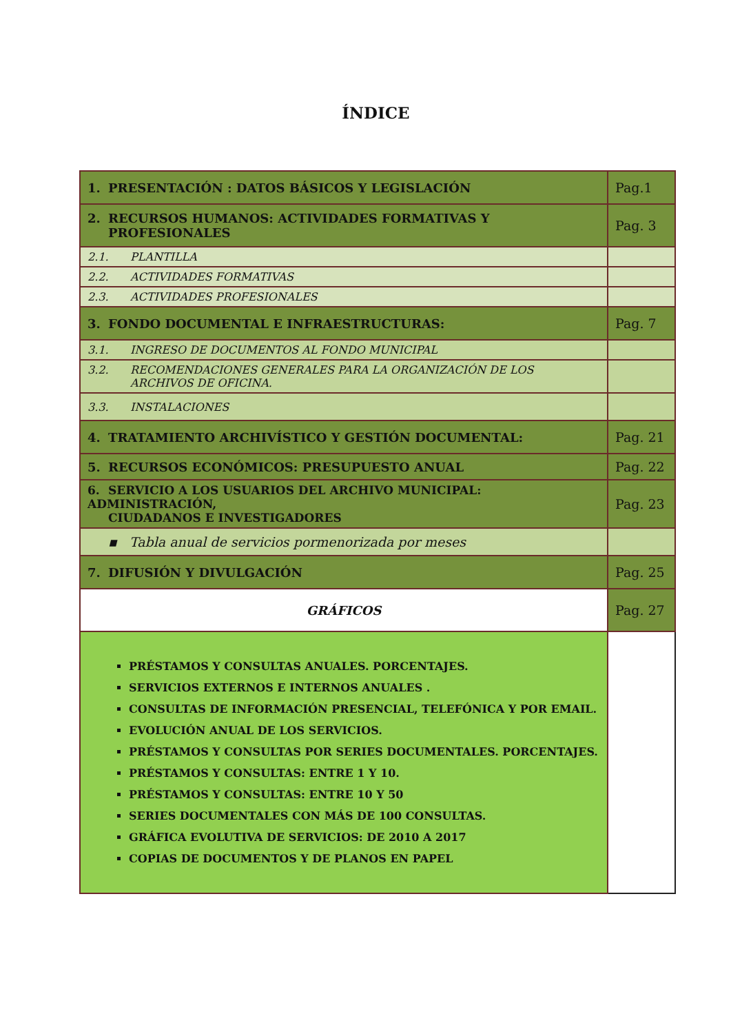ÍNDICE
| 1. PRESENTACIÓN : DATOS BÁSICOS Y LEGISLACIÓN | Pag.1 |
| 2. RECURSOS HUMANOS: ACTIVIDADES FORMATIVAS Y PROFESIONALES | Pag. 3 |
| 2.1. PLANTILLA | |
| 2.2. ACTIVIDADES FORMATIVAS | |
| 2.3. ACTIVIDADES PROFESIONALES | |
| 3. FONDO DOCUMENTAL E INFRAESTRUCTURAS: | Pag. 7 |
| 3.1. INGRESO DE DOCUMENTOS AL FONDO MUNICIPAL | |
| 3.2. RECOMENDACIONES GENERALES PARA LA ORGANIZACIÓN DE LOS ARCHIVOS DE OFICINA. | |
| 3.3. INSTALACIONES | |
| 4. TRATAMIENTO ARCHIVÍSTICO Y GESTIÓN DOCUMENTAL: | Pag. 21 |
| 5. RECURSOS ECONÓMICOS: PRESUPUESTO ANUAL | Pag. 22 |
| 6. SERVICIO A LOS USUARIOS DEL ARCHIVO MUNICIPAL: ADMINISTRACIÓN, CIUDADANOS E INVESTIGADORES | Pag. 23 |
| ▪ Tabla anual de servicios pormenorizada por meses | |
| 7. DIFUSIÓN Y DIVULGACIÓN | Pag. 25 |
| GRÁFICOS | Pag. 27 |
| PRÉSTAMOS Y CONSULTAS ANUALES. PORCENTAJES. SERVICIOS EXTERNOS E INTERNOS ANUALES . CONSULTAS DE INFORMACIÓN PRESENCIAL, TELEFÓNICA Y POR EMAIL. EVOLUCIÓN ANUAL DE LOS SERVICIOS. PRÉSTAMOS Y CONSULTAS POR SERIES DOCUMENTALES. PORCENTAJES. PRÉSTAMOS Y CONSULTAS: ENTRE 1 Y 10. PRÉSTAMOS Y CONSULTAS: ENTRE 10 Y 50 SERIES DOCUMENTALES CON MÁS DE 100 CONSULTAS. GRÁFICA EVOLUTIVA DE SERVICIOS: DE 2010 A 2017 COPIAS DE DOCUMENTOS Y DE PLANOS EN PAPEL | |